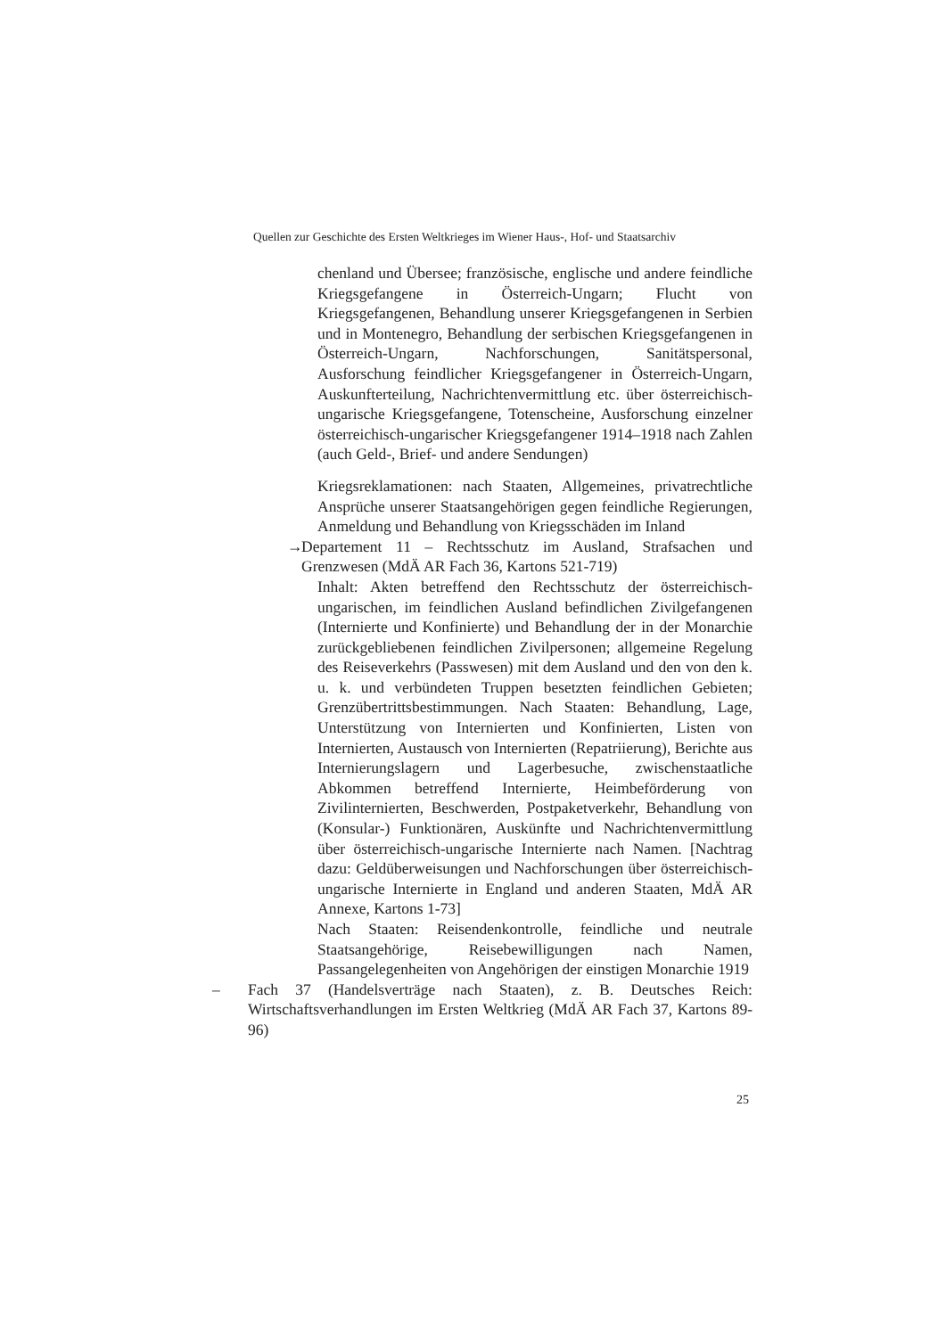Quellen zur Geschichte des Ersten Weltkrieges im Wiener Haus-, Hof- und Staatsarchiv
chenland und Übersee; französische, englische und andere feindliche Kriegsgefangene in Österreich-Ungarn; Flucht von Kriegsgefangenen, Behandlung unserer Kriegsgefangenen in Serbien und in Montenegro, Behandlung der serbischen Kriegsgefangenen in Österreich-Ungarn, Nachforschungen, Sanitätspersonal, Ausforschung feindlicher Kriegsgefangener in Österreich-Ungarn, Auskunfterteilung, Nachrichtenvermittlung etc. über österreichisch-ungarische Kriegsgefangene, Totenscheine, Ausforschung einzelner österreichisch-ungarischer Kriegsgefangener 1914–1918 nach Zahlen (auch Geld-, Brief- und andere Sendungen)
Kriegsreklamationen: nach Staaten, Allgemeines, privatrechtliche Ansprüche unserer Staatsangehörigen gegen feindliche Regierungen, Anmeldung und Behandlung von Kriegsschäden im Inland
→ Departement 11 – Rechtsschutz im Ausland, Strafsachen und Grenzwesen (MdÄ AR Fach 36, Kartons 521-719)
Inhalt: Akten betreffend den Rechtsschutz der österreichisch-ungarischen, im feindlichen Ausland befindlichen Zivilgefangenen (Internierte und Konfinierte) und Behandlung der in der Monarchie zurückgebliebenen feindlichen Zivilpersonen; allgemeine Regelung des Reiseverkehrs (Passwesen) mit dem Ausland und den von den k. u. k. und verbündeten Truppen besetzten feindlichen Gebieten; Grenzübertrittsbestimmungen. Nach Staaten: Behandlung, Lage, Unterstützung von Internierten und Konfinierten, Listen von Internierten, Austausch von Internierten (Repatriierung), Berichte aus Internierungslagern und Lagerbesuche, zwischenstaatliche Abkommen betreffend Internierte, Heimbeförderung von Zivilinternierten, Beschwerden, Postpaketverkehr, Behandlung von (Konsular-) Funktionären, Auskünfte und Nachrichtenvermittlung über österreichisch-ungarische Internierte nach Namen. [Nachtrag dazu: Geldüberweisungen und Nachforschungen über österreichisch-ungarische Internierte in England und anderen Staaten, MdÄ AR Annexe, Kartons 1-73]
Nach Staaten: Reisendenkontrolle, feindliche und neutrale Staatsangehörige, Reisebewilligungen nach Namen, Passangelegenheiten von Angehörigen der einstigen Monarchie 1919
– Fach 37 (Handelsverträge nach Staaten), z. B. Deutsches Reich: Wirtschaftsverhandlungen im Ersten Weltkrieg (MdÄ AR Fach 37, Kartons 89-96)
25